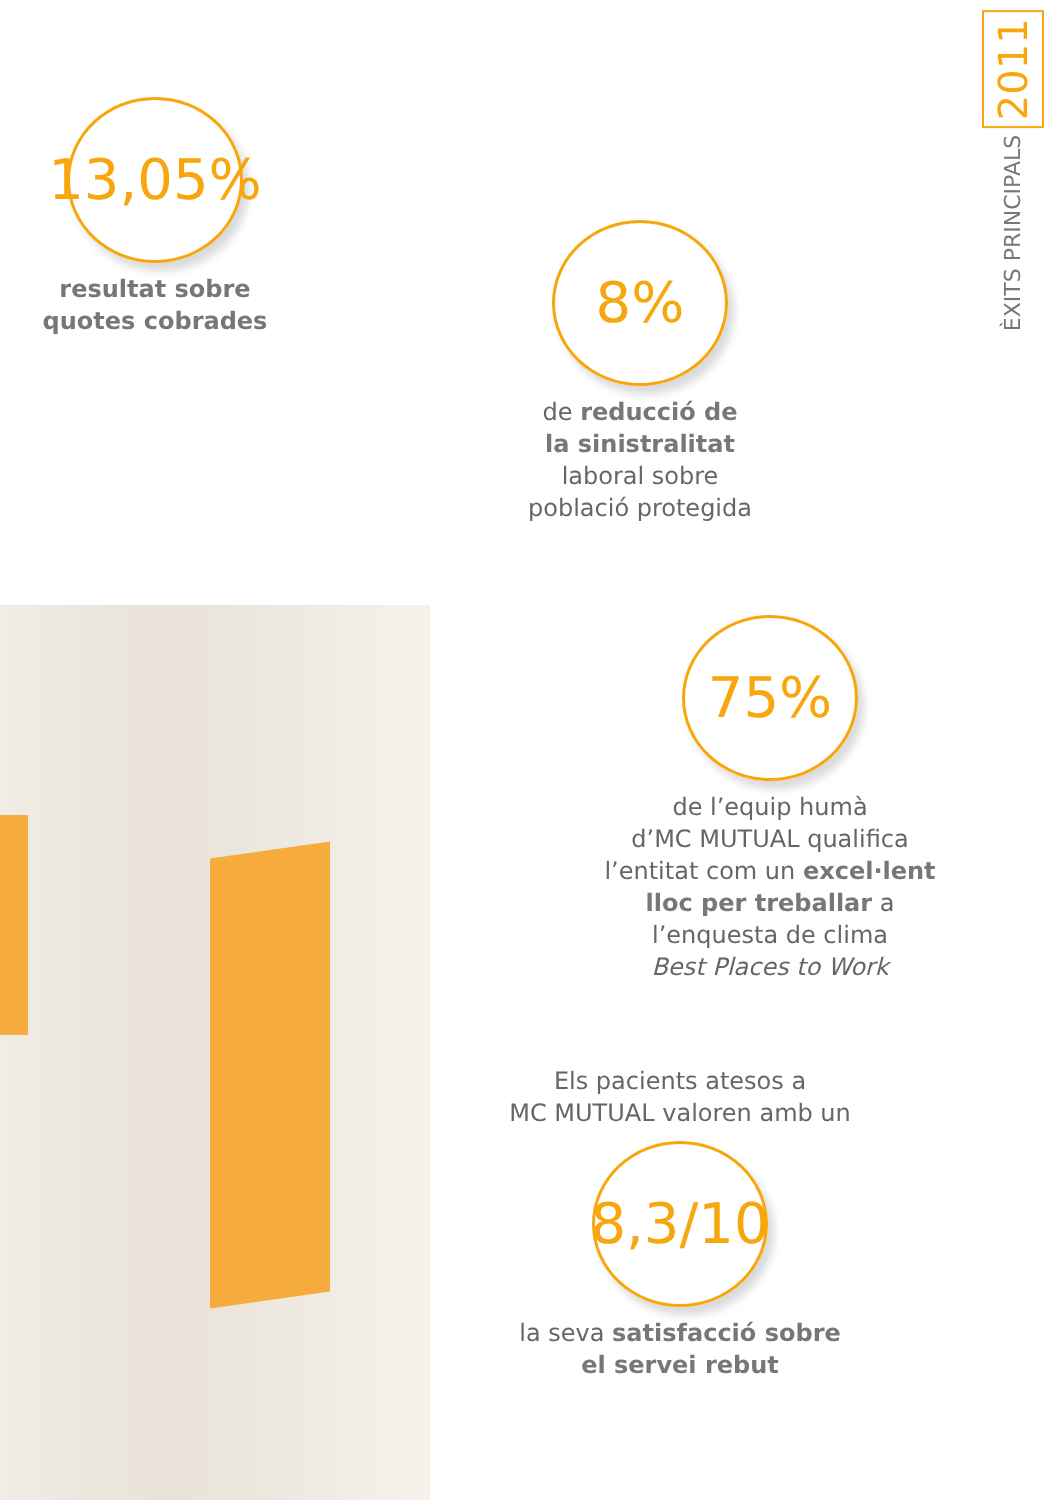ÈXITS PRINCIPALS 2011
13,05%
resultat sobre
quotes cobrades
8%
de reducció de
la sinistralitat
laboral sobre
població protegida
75%
de l’equip humà
d’MC MUTUAL qualifica
l’entitat com un excel·lent
lloc per treballar a
l’enquesta de clima
Best Places to Work
Els pacients atesos a
MC MUTUAL valoren amb un
8,3/10
la seva satisfacció sobre
el servei rebut